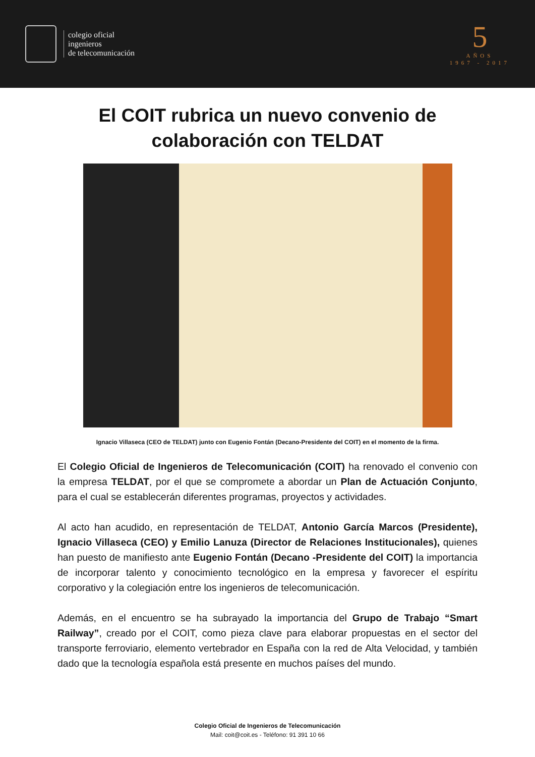colegio oficial
ingenieros
de telecomunicación
5
AÑOS
1967 - 2017
El COIT rubrica un nuevo convenio de
colaboración con TELDAT
Ignacio Villaseca (CEO de TELDAT) junto con Eugenio Fontán (Decano-Presidente del COIT) en el momento de la firma.
El Colegio Oficial de Ingenieros de Telecomunicación (COIT) ha renovado el convenio con la empresa TELDAT, por el que se compromete a abordar un Plan de Actuación Conjunto, para el cual se establecerán diferentes programas, proyectos y actividades.
Al acto han acudido, en representación de TELDAT, Antonio García Marcos (Presidente), Ignacio Villaseca (CEO) y Emilio Lanuza (Director de Relaciones Institucionales), quienes han puesto de manifiesto ante Eugenio Fontán (Decano -Presidente del COIT) la importancia de incorporar talento y conocimiento tecnológico en la empresa y favorecer el espíritu corporativo y la colegiación entre los ingenieros de telecomunicación.
Además, en el encuentro se ha subrayado la importancia del Grupo de Trabajo “Smart Railway”, creado por el COIT, como pieza clave para elaborar propuestas en el sector del transporte ferroviario, elemento vertebrador en España con la red de Alta Velocidad, y también dado que la tecnología española está presente en muchos países del mundo.
Colegio Oficial de Ingenieros de Telecomunicación
Mail: coit@coit.es - Teléfono: 91 391 10 66